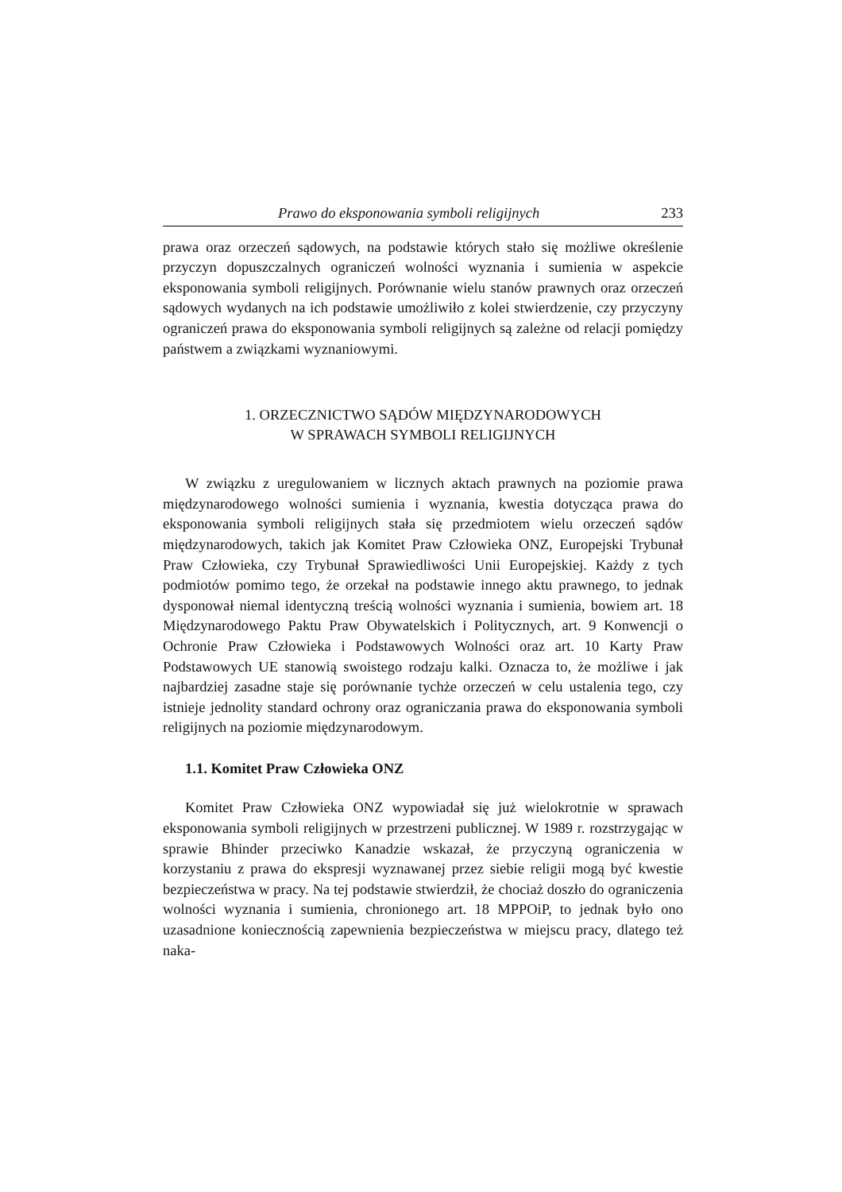Prawo do eksponowania symboli religijnych 233
prawa oraz orzeczeń sądowych, na podstawie których stało się możliwe określenie przyczyn dopuszczalnych ograniczeń wolności wyznania i sumienia w aspekcie eksponowania symboli religijnych. Porównanie wielu stanów prawnych oraz orzeczeń sądowych wydanych na ich podstawie umożliwiło z kolei stwierdzenie, czy przyczyny ograniczeń prawa do eksponowania symboli religijnych są zależne od relacji pomiędzy państwem a związkami wyznaniowymi.
1. ORZECZNICTWO SĄDÓW MIĘDZYNARODOWYCH
W SPRAWACH SYMBOLI RELIGIJNYCH
W związku z uregulowaniem w licznych aktach prawnych na poziomie prawa międzynarodowego wolności sumienia i wyznania, kwestia dotycząca prawa do eksponowania symboli religijnych stała się przedmiotem wielu orzeczeń sądów międzynarodowych, takich jak Komitet Praw Człowieka ONZ, Europejski Trybunał Praw Człowieka, czy Trybunał Sprawiedliwości Unii Europejskiej. Każdy z tych podmiotów pomimo tego, że orzekał na podstawie innego aktu prawnego, to jednak dysponował niemal identyczną treścią wolności wyznania i sumienia, bowiem art. 18 Międzynarodowego Paktu Praw Obywatelskich i Politycznych, art. 9 Konwencji o Ochronie Praw Człowieka i Podstawowych Wolności oraz art. 10 Karty Praw Podstawowych UE stanowią swoistego rodzaju kalki. Oznacza to, że możliwe i jak najbardziej zasadne staje się porównanie tychże orzeczeń w celu ustalenia tego, czy istnieje jednolity standard ochrony oraz ograniczania prawa do eksponowania symboli religijnych na poziomie międzynarodowym.
1.1. Komitet Praw Człowieka ONZ
Komitet Praw Człowieka ONZ wypowiadał się już wielokrotnie w sprawach eksponowania symboli religijnych w przestrzeni publicznej. W 1989 r. rozstrzygając w sprawie Bhinder przeciwko Kanadzie wskazał, że przyczyną ograniczenia w korzystaniu z prawa do ekspresji wyznawanej przez siebie religii mogą być kwestie bezpieczeństwa w pracy. Na tej podstawie stwierdził, że chociaż doszło do ograniczenia wolności wyznania i sumienia, chronionego art. 18 MPPOiP, to jednak było ono uzasadnione koniecznością zapewnienia bezpieczeństwa w miejscu pracy, dlatego też naka-